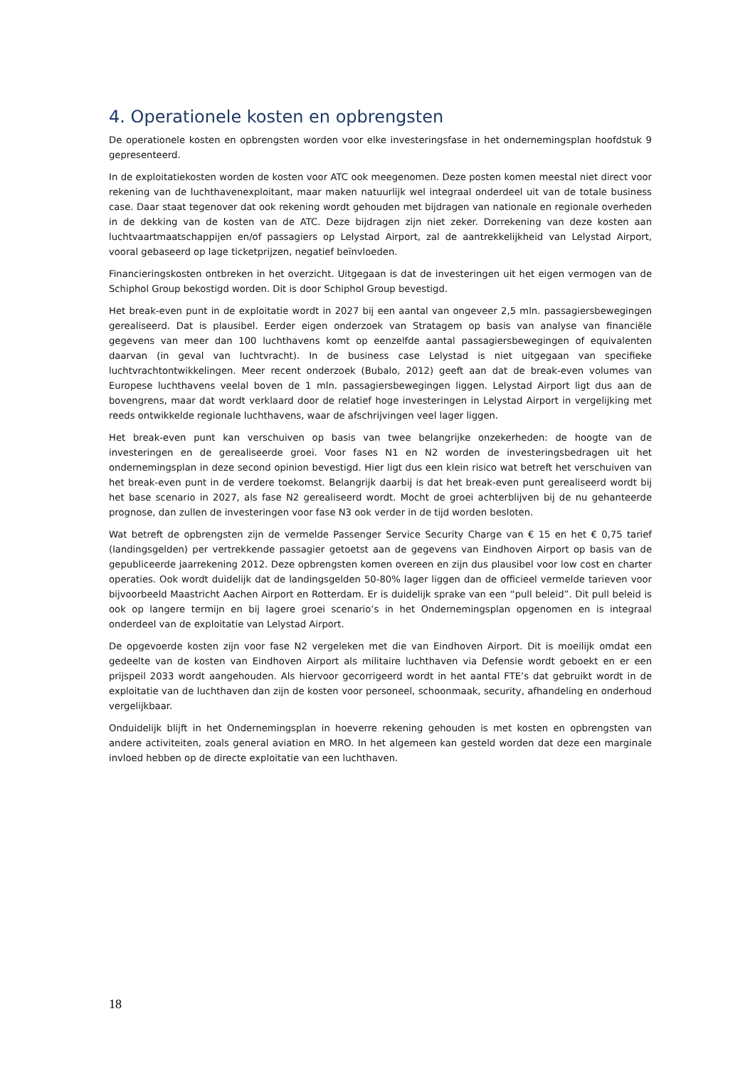4. Operationele kosten en opbrengsten
De operationele kosten en opbrengsten worden voor elke investeringsfase in het ondernemingsplan hoofdstuk 9 gepresenteerd.
In de exploitatiekosten worden de kosten voor ATC ook meegenomen. Deze posten komen meestal niet direct voor rekening van de luchthavenexploitant, maar maken natuurlijk wel integraal onderdeel uit van de totale business case. Daar staat tegenover dat ook rekening wordt gehouden met bijdragen van nationale en regionale overheden in de dekking van de kosten van de ATC. Deze bijdragen zijn niet zeker. Dorrekening van deze kosten aan luchtvaartmaatschappijen en/of passagiers op Lelystad Airport, zal de aantrekkelijkheid van Lelystad Airport, vooral gebaseerd op lage ticketprijzen, negatief beïnvloeden.
Financieringskosten ontbreken in het overzicht. Uitgegaan is dat de investeringen uit het eigen vermogen van de Schiphol Group bekostigd worden. Dit is door Schiphol Group bevestigd.
Het break-even punt in de exploitatie wordt in 2027 bij een aantal van ongeveer 2,5 mln. passagiersbewegingen gerealiseerd. Dat is plausibel. Eerder eigen onderzoek van Stratagem op basis van analyse van financiële gegevens van meer dan 100 luchthavens komt op eenzelfde aantal passagiersbewegingen of equivalenten daarvan (in geval van luchtvracht). In de business case Lelystad is niet uitgegaan van specifieke luchtvrachtontwikkelingen. Meer recent onderzoek (Bubalo, 2012) geeft aan dat de break-even volumes van Europese luchthavens veelal boven de 1 mln. passagiersbewegingen liggen. Lelystad Airport ligt dus aan de bovengrens, maar dat wordt verklaard door de relatief hoge investeringen in Lelystad Airport in vergelijking met reeds ontwikkelde regionale luchthavens, waar de afschrijvingen veel lager liggen.
Het break-even punt kan verschuiven op basis van twee belangrijke onzekerheden: de hoogte van de investeringen en de gerealiseerde groei. Voor fases N1 en N2 worden de investeringsbedragen uit het ondernemingsplan in deze second opinion bevestigd. Hier ligt dus een klein risico wat betreft het verschuiven van het break-even punt in de verdere toekomst. Belangrijk daarbij is dat het break-even punt gerealiseerd wordt bij het base scenario in 2027, als fase N2 gerealiseerd wordt. Mocht de groei achterblijven bij de nu gehanteerde prognose, dan zullen de investeringen voor fase N3 ook verder in de tijd worden besloten.
Wat betreft de opbrengsten zijn de vermelde Passenger Service Security Charge van € 15 en het € 0,75 tarief (landingsgelden) per vertrekkende passagier getoetst aan de gegevens van Eindhoven Airport op basis van de gepubliceerde jaarrekening 2012. Deze opbrengsten komen overeen en zijn dus plausibel voor low cost en charter operaties. Ook wordt duidelijk dat de landingsgelden 50-80% lager liggen dan de officieel vermelde tarieven voor bijvoorbeeld Maastricht Aachen Airport en Rotterdam. Er is duidelijk sprake van een “pull beleid”. Dit pull beleid is ook op langere termijn en bij lagere groei scenario’s in het Ondernemingsplan opgenomen en is integraal onderdeel van de exploitatie van Lelystad Airport.
De opgevoerde kosten zijn voor fase N2 vergeleken met die van Eindhoven Airport. Dit is moeilijk omdat een gedeelte van de kosten van Eindhoven Airport als militaire luchthaven via Defensie wordt geboekt en er een prijspeil 2033 wordt aangehouden. Als hiervoor gecorrigeerd wordt in het aantal FTE’s dat gebruikt wordt in de exploitatie van de luchthaven dan zijn de kosten voor personeel, schoonmaak, security, afhandeling en onderhoud vergelijkbaar.
Onduidelijk blijft in het Ondernemingsplan in hoeverre rekening gehouden is met kosten en opbrengsten van andere activiteiten, zoals general aviation en MRO. In het algemeen kan gesteld worden dat deze een marginale invloed hebben op de directe exploitatie van een luchthaven.
18